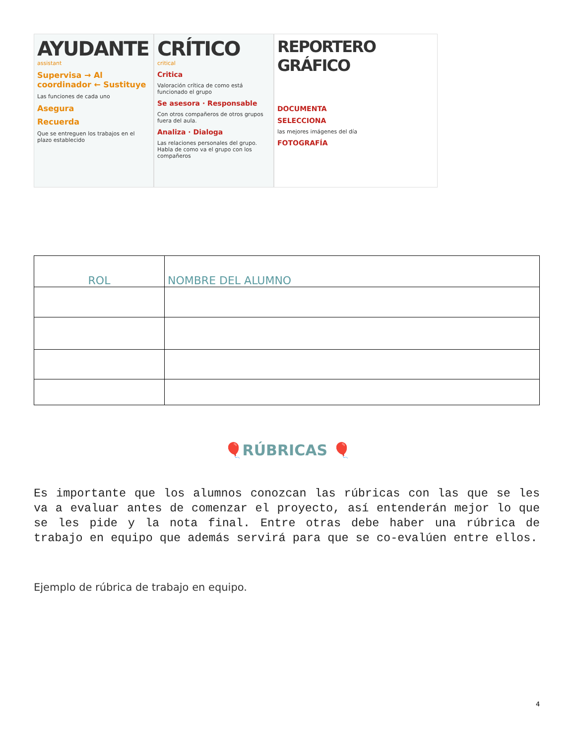AYUDANTE
assistant
Supervisa → Al coordinador ← Sustituye
Las funciones de cada uno
Asegura
Recuerda
Que se entreguen los trabajos en el plazo establecido
CRÍTICO
critical
Critica
Valoración crítica de como está funcionado el grupo
Se asesora · Responsable
Con otros compañeros de otros grupos fuera del aula.
Analiza · Dialoga
Las relaciones personales del grupo. Habla de como va el grupo con los compañeros
REPORTERO GRÁFICO
DOCUMENTA
SELECCIONA
las mejores imágenes del día
FOTOGRAFÍA
| ROL | NOMBRE DEL ALUMNO |
| --- | --- |
🎈RÚBRICAS 🎈
Es importante que los alumnos conozcan las rúbricas con las que se les va a evaluar antes de comenzar el proyecto, así entenderán mejor lo que se les pide y la nota final. Entre otras debe haber una rúbrica de trabajo en equipo que además servirá para que se co-evalúen entre ellos.
Ejemplo de rúbrica de trabajo en equipo.
4